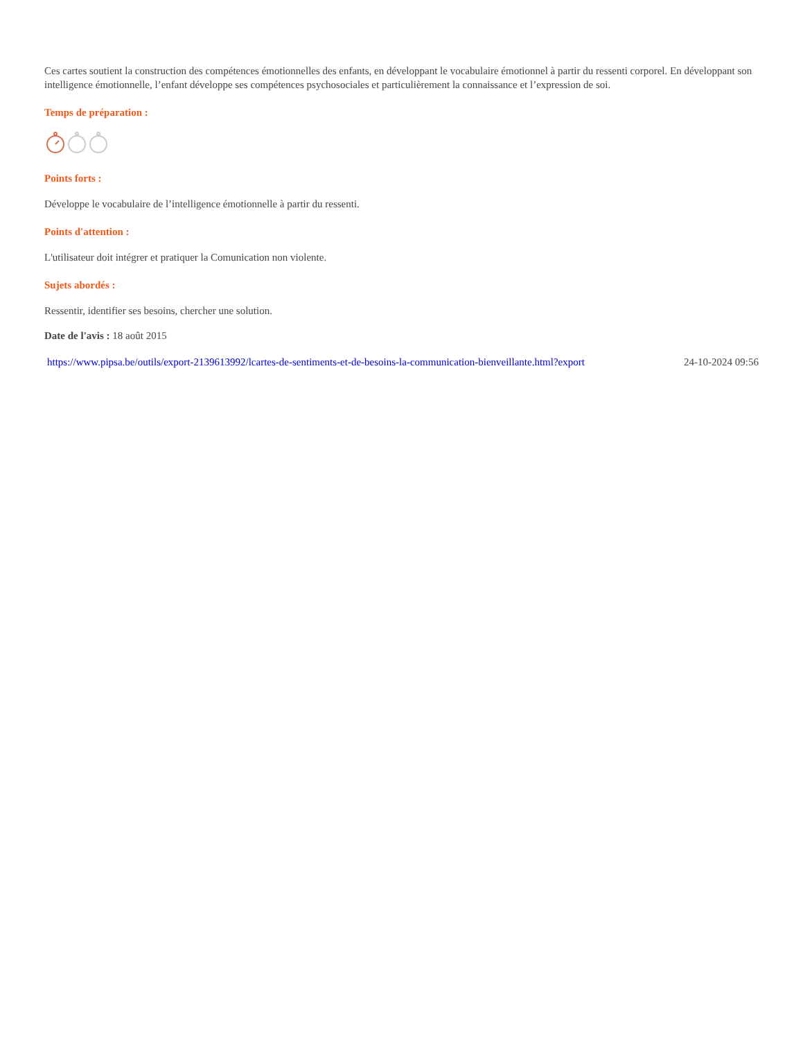Ces cartes soutient la construction des compétences émotionnelles des enfants, en développant le vocabulaire émotionnel à partir du ressenti corporel. En développant son intelligence émotionnelle, l’enfant développe ses compétences psychosociales et particulièrement la connaissance et l’expression de soi.
Temps de préparation :
Points forts :
Développe le vocabulaire de l’intelligence émotionnelle à partir du ressenti.
Points d'attention :
L'utilisateur doit intégrer et pratiquer la Comunication non violente.
Sujets abordés :
Ressentir, identifier ses besoins, chercher une solution.
Date de l'avis : 18 août 2015
https://www.pipsa.be/outils/export-2139613992/lcartes-de-sentiments-et-de-besoins-la-communication-bienveillante.html?export 24-10-2024 09:56